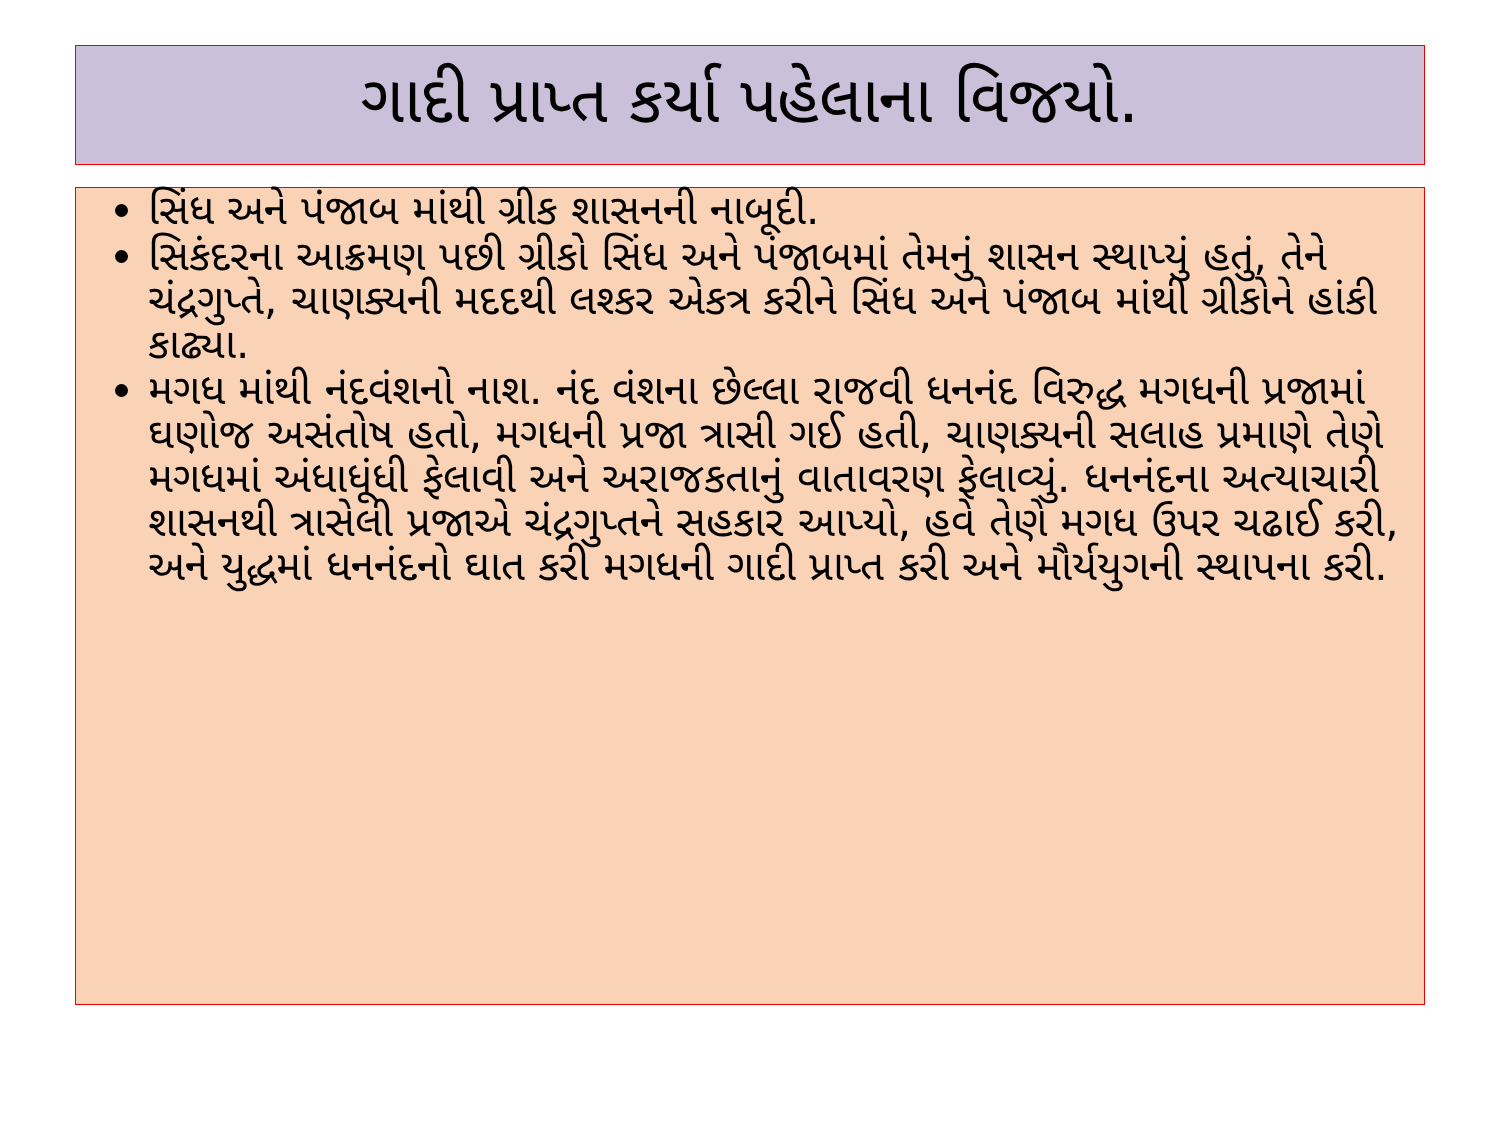ગાદી પ્રાપ્ત કર્યા પહેલાના વિજયો.
સિંધ અને પંજાબ માંથી ગ્રીક શાસનની નાબૂદી.
સિકંદરના આક્રમણ પછી ગ્રીકો સિંધ અને પંજાબમાં તેમનું શાસન સ્થાપ્યું હતું, તેને ચંદ્રગુપ્તે, ચાણક્યની મદદથી લશ્કર એકત્ર કરીને સિંધ અને પંજાબ માંથી ગ્રીકોને હાંકી કાઢ્યા.
મગધ માંથી નંદવંશનો નાશ. નંદ વંશના છેલ્લા રાજવી ધનનંદ વિરુદ્ધ મગધની પ્રજામાં ઘણોજ અસંતોષ હતો, મગધની પ્રજા ત્રાસી ગઈ હતી, ચાણક્યની સલાહ પ્રમાણે તેણે મગધમાં અંધાધૂંધી ફેલાવી અને અરાજકતાનું વાતાવરણ ફેલાવ્યું. ધનનંદના અત્યાચારી શાસનથી ત્રાસેલી પ્રજાએ ચંદ્રગુપ્તને સહકાર આપ્યો, હવે તેણે મગધ ઉપર ચઢાઈ કરી, અને યુદ્ધમાં ધનનંદનો ઘાત કરી મગધની ગાદી પ્રાપ્ત કરી અને મૌર્યયુગની સ્થાપના કરી.